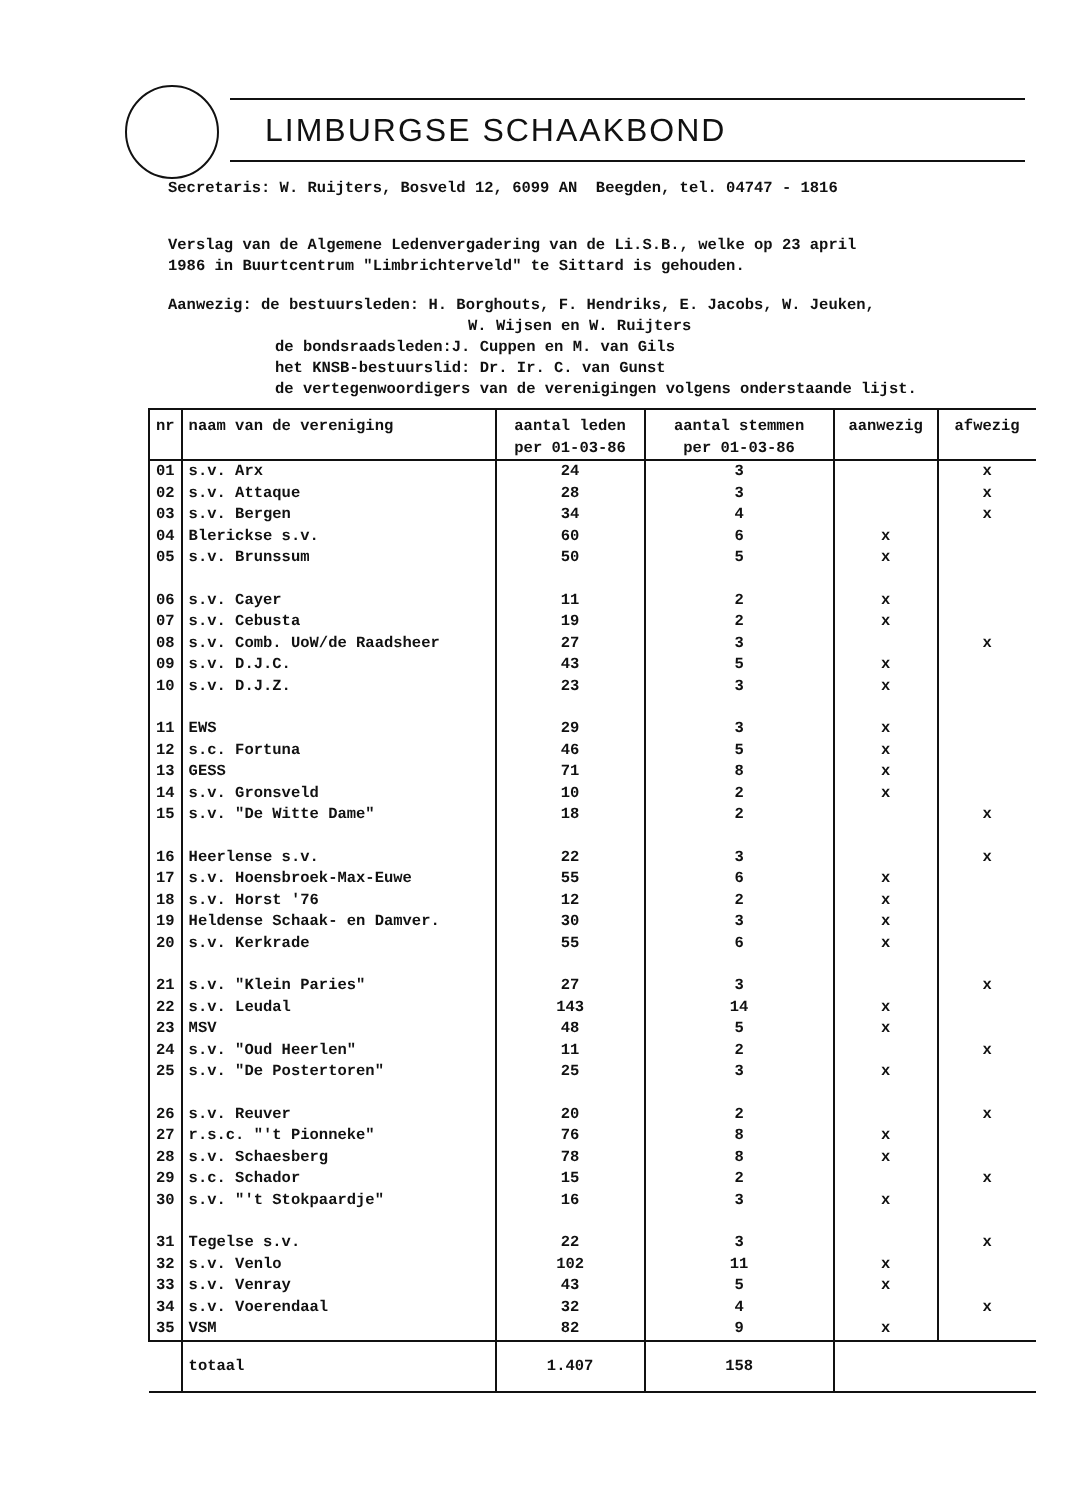LIMBURGSE SCHAAKBOND
Secretaris: W. Ruijters, Bosveld 12, 6099 AN Beegden, tel. 04747 - 1816
Verslag van de Algemene Ledenvergadering van de Li.S.B., welke op 23 april
1986 in Buurtcentrum "Limbrichterveld" te Sittard is gehouden.
Aanwezig: de bestuursleden: H. Borghouts, F. Hendriks, E. Jacobs, W. Jeuken,
W. Wijsen en W. Ruijters
de bondsraadsleden:J. Cuppen en M. van Gils
het KNSB-bestuurslid: Dr. Ir. C. van Gunst
de vertegenwoordigers van de verenigingen volgens onderstaande lijst.
| nr | naam van de vereniging | aantal leden per 01-03-86 | aantal stemmen per 01-03-86 | aanwezig | afwezig |
| 01 | s.v. Arx | 24 | 3 | | x |
| 02 | s.v. Attaque | 28 | 3 | | x |
| 03 | s.v. Bergen | 34 | 4 | | x |
| 04 | Blerickse s.v. | 60 | 6 | x | |
| 05 | s.v. Brunssum | 50 | 5 | x | |
| 06 | s.v. Cayer | 11 | 2 | x | |
| 07 | s.v. Cebusta | 19 | 2 | x | |
| 08 | s.v. Comb. UoW/de Raadsheer | 27 | 3 | | x |
| 09 | s.v. D.J.C. | 43 | 5 | x | |
| 10 | s.v. D.J.Z. | 23 | 3 | x | |
| 11 | EWS | 29 | 3 | x | |
| 12 | s.c. Fortuna | 46 | 5 | x | |
| 13 | GESS | 71 | 8 | x | |
| 14 | s.v. Gronsveld | 10 | 2 | x | |
| 15 | s.v. "De Witte Dame" | 18 | 2 | | x |
| 16 | Heerlense s.v. | 22 | 3 | | x |
| 17 | s.v. Hoensbroek-Max-Euwe | 55 | 6 | x | |
| 18 | s.v. Horst '76 | 12 | 2 | x | |
| 19 | Heldense Schaak- en Damver. | 30 | 3 | x | |
| 20 | s.v. Kerkrade | 55 | 6 | x | |
| 21 | s.v. "Klein Paries" | 27 | 3 | | x |
| 22 | s.v. Leudal | 143 | 14 | x | |
| 23 | MSV | 48 | 5 | x | |
| 24 | s.v. "Oud Heerlen" | 11 | 2 | | x |
| 25 | s.v. "De Postertoren" | 25 | 3 | x | |
| 26 | s.v. Reuver | 20 | 2 | | x |
| 27 | r.s.c. "'t Pionneke" | 76 | 8 | x | |
| 28 | s.v. Schaesberg | 78 | 8 | x | |
| 29 | s.c. Schador | 15 | 2 | | x |
| 30 | s.v. "'t Stokpaardje" | 16 | 3 | x | |
| 31 | Tegelse s.v. | 22 | 3 | | x |
| 32 | s.v. Venlo | 102 | 11 | x | |
| 33 | s.v. Venray | 43 | 5 | x | |
| 34 | s.v. Voerendaal | 32 | 4 | | x |
| 35 | VSM | 82 | 9 | x | |
| | totaal | 1.407 | 158 | | |